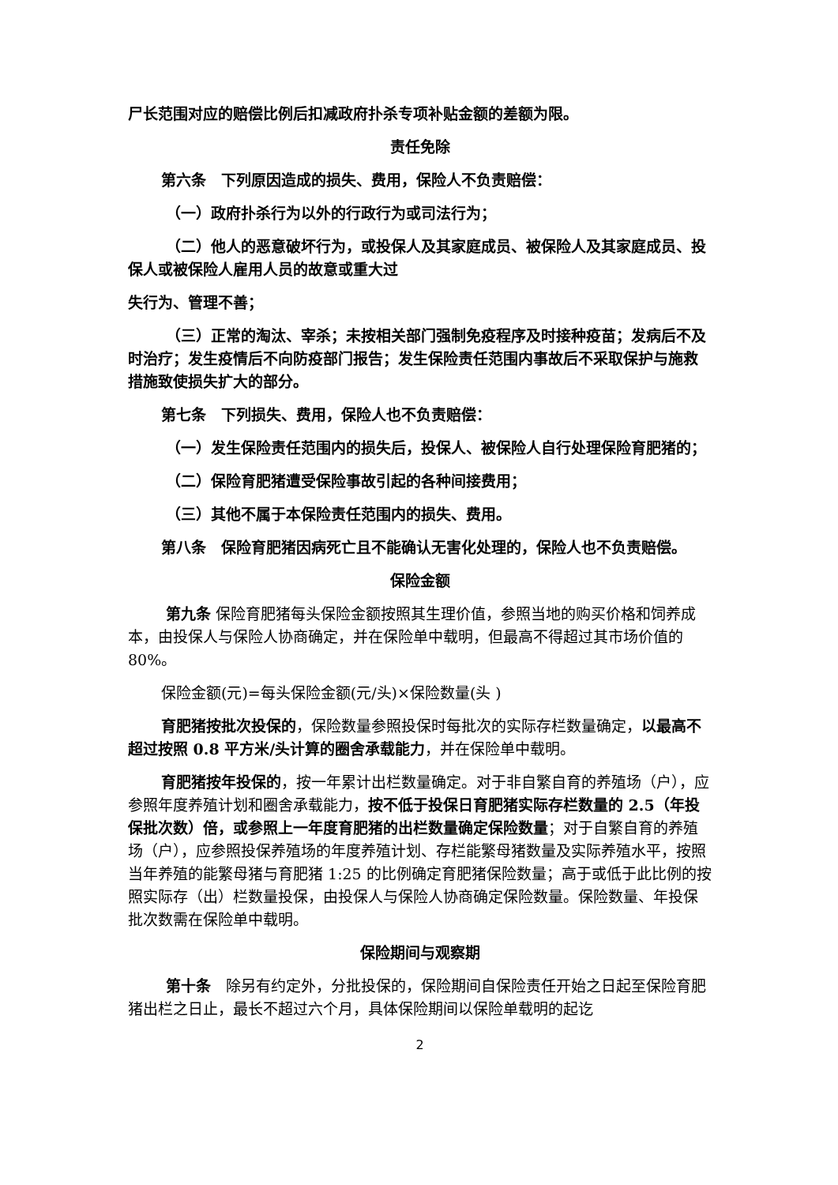尸长范围对应的赔偿比例后扣减政府扑杀专项补贴金额的差额为限。
责任免除
第六条　下列原因造成的损失、费用，保险人不负责赔偿：
（一）政府扑杀行为以外的行政行为或司法行为；
（二）他人的恶意破坏行为，或投保人及其家庭成员、被保险人及其家庭成员、投保人或被保险人雇用人员的故意或重大过
失行为、管理不善；
（三）正常的淘汰、宰杀；未按相关部门强制免疫程序及时接种疫苗；发病后不及时治疗；发生疫情后不向防疫部门报告；发生保险责任范围内事故后不采取保护与施救措施致使损失扩大的部分。
第七条　下列损失、费用，保险人也不负责赔偿：
（一）发生保险责任范围内的损失后，投保人、被保险人自行处理保险育肥猪的；
（二）保险育肥猪遭受保险事故引起的各种间接费用；
（三）其他不属于本保险责任范围内的损失、费用。
第八条　保险育肥猪因病死亡且不能确认无害化处理的，保险人也不负责赔偿。
保险金额
第九条 保险育肥猪每头保险金额按照其生理价值，参照当地的购买价格和饲养成本，由投保人与保险人协商确定，并在保险单中载明，但最高不得超过其市场价值的 80%。
保险金额(元)=每头保险金额(元/头)×保险数量(头 )
育肥猪按批次投保的，保险数量参照投保时每批次的实际存栏数量确定，以最高不超过按照 0.8 平方米/头计算的圈舍承载能力，并在保险单中载明。
育肥猪按年投保的，按一年累计出栏数量确定。对于非自繁自育的养殖场（户），应参照年度养殖计划和圈舍承载能力，按不低于投保日育肥猪实际存栏数量的 2.5（年投保批次数）倍，或参照上一年度育肥猪的出栏数量确定保险数量；对于自繁自育的养殖场（户），应参照投保养殖场的年度养殖计划、存栏能繁母猪数量及实际养殖水平，按照当年养殖的能繁母猪与育肥猪 1:25 的比例确定育肥猪保险数量；高于或低于此比例的按照实际存（出）栏数量投保，由投保人与保险人协商确定保险数量。保险数量、年投保批次数需在保险单中载明。
保险期间与观察期
第十条　除另有约定外，分批投保的，保险期间自保险责任开始之日起至保险育肥猪出栏之日止，最长不超过六个月，具体保险期间以保险单载明的起讫
2